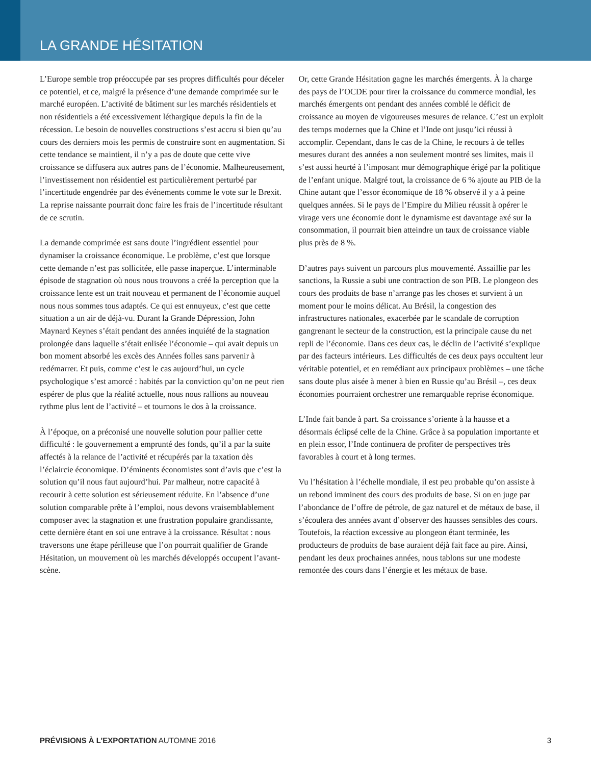LA GRANDE HÉSITATION
L’Europe semble trop préoccupée par ses propres difficultés pour déceler ce potentiel, et ce, malgré la présence d’une demande comprimée sur le marché européen. L’activité de bâtiment sur les marchés résidentiels et non résidentiels a été excessivement léthargique depuis la fin de la récession. Le besoin de nouvelles constructions s’est accru si bien qu’au cours des derniers mois les permis de construire sont en augmentation. Si cette tendance se maintient, il n’y a pas de doute que cette vive croissance se diffusera aux autres pans de l’économie. Malheureusement, l’investissement non résidentiel est particulièrement perturbé par l’incertitude engendrée par des événements comme le vote sur le Brexit. La reprise naissante pourrait donc faire les frais de l’incertitude résultant de ce scrutin.
La demande comprimée est sans doute l’ingrédient essentiel pour dynamiser la croissance économique. Le problème, c’est que lorsque cette demande n’est pas sollicitée, elle passe inaperçue. L’interminable épisode de stagnation où nous nous trouvons a créé la perception que la croissance lente est un trait nouveau et permanent de l’économie auquel nous nous sommes tous adaptés. Ce qui est ennuyeux, c’est que cette situation a un air de déjà-vu. Durant la Grande Dépression, John Maynard Keynes s’était pendant des années inquiété de la stagnation prolongée dans laquelle s’était enlisée l’économie – qui avait depuis un bon moment absorbé les excès des Années folles sans parvenir à redémarrer. Et puis, comme c’est le cas aujourd’hui, un cycle psychologique s’est amorcé : habités par la conviction qu’on ne peut rien espérer de plus que la réalité actuelle, nous nous rallions au nouveau rythme plus lent de l’activité – et tournons le dos à la croissance.
À l’époque, on a préconisé une nouvelle solution pour pallier cette difficulté : le gouvernement a emprunté des fonds, qu’il a par la suite affectés à la relance de l’activité et récupérés par la taxation dès l’éclaircie économique. D’éminents économistes sont d’avis que c’est la solution qu’il nous faut aujourd’hui. Par malheur, notre capacité à recourir à cette solution est sérieusement réduite. En l’absence d’une solution comparable prête à l’emploi, nous devons vraisemblablement composer avec la stagnation et une frustration populaire grandissante, cette dernière étant en soi une entrave à la croissance. Résultat : nous traversons une étape périlleuse que l’on pourrait qualifier de Grande Hésitation, un mouvement où les marchés développés occupent l’avant-scène.
Or, cette Grande Hésitation gagne les marchés émergents. À la charge des pays de l’OCDE pour tirer la croissance du commerce mondial, les marchés émergents ont pendant des années comblé le déficit de croissance au moyen de vigoureuses mesures de relance. C’est un exploit des temps modernes que la Chine et l’Inde ont jusqu’ici réussi à accomplir. Cependant, dans le cas de la Chine, le recours à de telles mesures durant des années a non seulement montré ses limites, mais il s’est aussi heurté à l’imposant mur démographique érigé par la politique de l’enfant unique. Malgré tout, la croissance de 6 % ajoute au PIB de la Chine autant que l’essor économique de 18 % observé il y a à peine quelques années. Si le pays de l’Empire du Milieu réussit à opérer le virage vers une économie dont le dynamisme est davantage axé sur la consommation, il pourrait bien atteindre un taux de croissance viable plus près de 8 %.
D’autres pays suivent un parcours plus mouvementé. Assaillie par les sanctions, la Russie a subi une contraction de son PIB. Le plongeon des cours des produits de base n’arrange pas les choses et survient à un moment pour le moins délicat. Au Brésil, la congestion des infrastructures nationales, exacerbée par le scandale de corruption gangrenant le secteur de la construction, est la principale cause du net repli de l’économie. Dans ces deux cas, le déclin de l’activité s’explique par des facteurs intérieurs. Les difficultés de ces deux pays occultent leur véritable potentiel, et en remédiant aux principaux problèmes – une tâche sans doute plus aisée à mener à bien en Russie qu’au Brésil –, ces deux économies pourraient orchestrer une remarquable reprise économique.
L’Inde fait bande à part. Sa croissance s’oriente à la hausse et a désormais éclipsé celle de la Chine. Grâce à sa population importante et en plein essor, l’Inde continuera de profiter de perspectives très favorables à court et à long termes.
Vu l’hésitation à l’échelle mondiale, il est peu probable qu’on assiste à un rebond imminent des cours des produits de base. Si on en juge par l’abondance de l’offre de pétrole, de gaz naturel et de métaux de base, il s’écoulera des années avant d’observer des hausses sensibles des cours. Toutefois, la réaction excessive au plongeon étant terminée, les producteurs de produits de base auraient déjà fait face au pire. Ainsi, pendant les deux prochaines années, nous tablons sur une modeste remontée des cours dans l’énergie et les métaux de base.
PRÉVISIONS À L’EXPORTATION AUTOMNE 2016 3